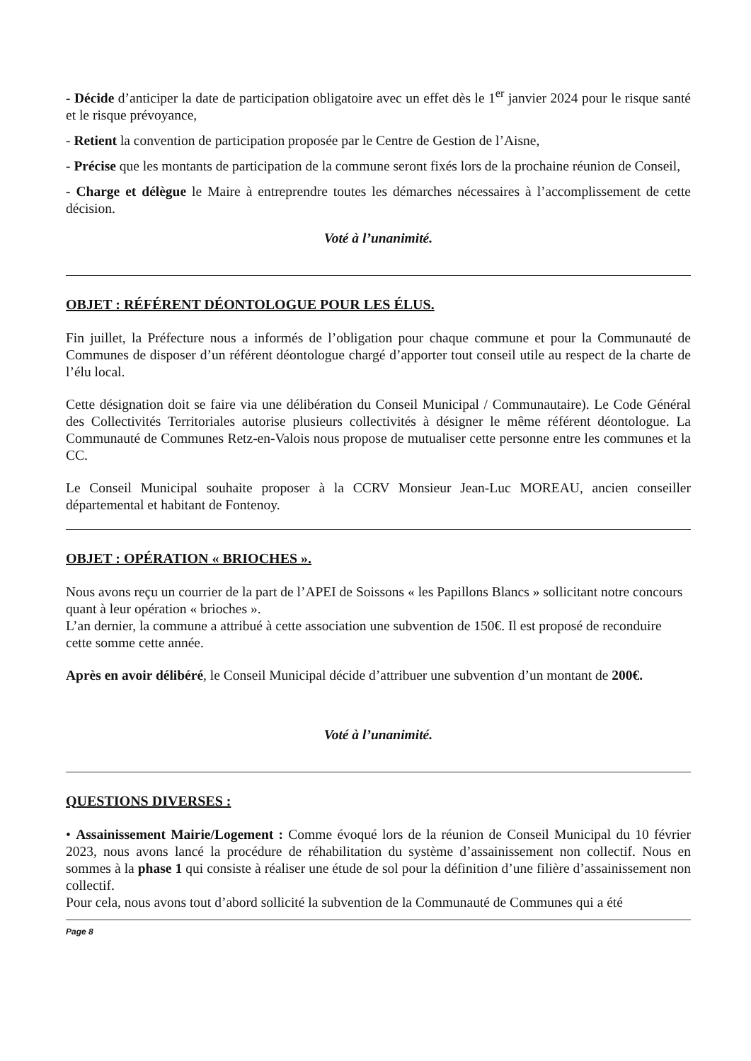- Décide d’anticiper la date de participation obligatoire avec un effet dès le 1<sup>er</sup> janvier 2024 pour le risque santé et le risque prévoyance,
- Retient la convention de participation proposée par le Centre de Gestion de l’Aisne,
- Précise que les montants de participation de la commune seront fixés lors de la prochaine réunion de Conseil,
- Charge et délègue le Maire à entreprendre toutes les démarches nécessaires à l’accomplissement de cette décision.
Voté à l’unanimité.
OBJET : RÉFÉRENT DÉONTOLOGUE POUR LES ÉLUS.
Fin juillet, la Préfecture nous a informés de l’obligation pour chaque commune et pour la Communauté de Communes de disposer d’un référent déontologue chargé d’apporter tout conseil utile au respect de la charte de l’élu local.
Cette désignation doit se faire via une délibération du Conseil Municipal / Communautaire). Le Code Général des Collectivités Territoriales autorise plusieurs collectivités à désigner le même référent déontologue. La Communauté de Communes Retz-en-Valois nous propose de mutualiser cette personne entre les communes et la CC.
Le Conseil Municipal souhaite proposer à la CCRV Monsieur Jean-Luc MOREAU, ancien conseiller départemental et habitant de Fontenoy.
OBJET : OPÉRATION « BRIOCHES ».
Nous avons reçu un courrier de la part de l’APEI de Soissons « les Papillons Blancs » sollicitant notre concours quant à leur opération « brioches ».
L’an dernier, la commune a attribué à cette association une subvention de 150€. Il est proposé de reconduire cette somme cette année.
Après en avoir délibéré, le Conseil Municipal décide d’attribuer une subvention d’un montant de 200€.
Voté à l’unanimité.
QUESTIONS DIVERSES :
• Assainissement Mairie/Logement : Comme évoqué lors de la réunion de Conseil Municipal du 10 février 2023, nous avons lancé la procédure de réhabilitation du système d’assainissement non collectif. Nous en sommes à la phase 1 qui consiste à réaliser une étude de sol pour la définition d’une filière d’assainissement non collectif.
Pour cela, nous avons tout d’abord sollicité la subvention de la Communauté de Communes qui a été
Page 8